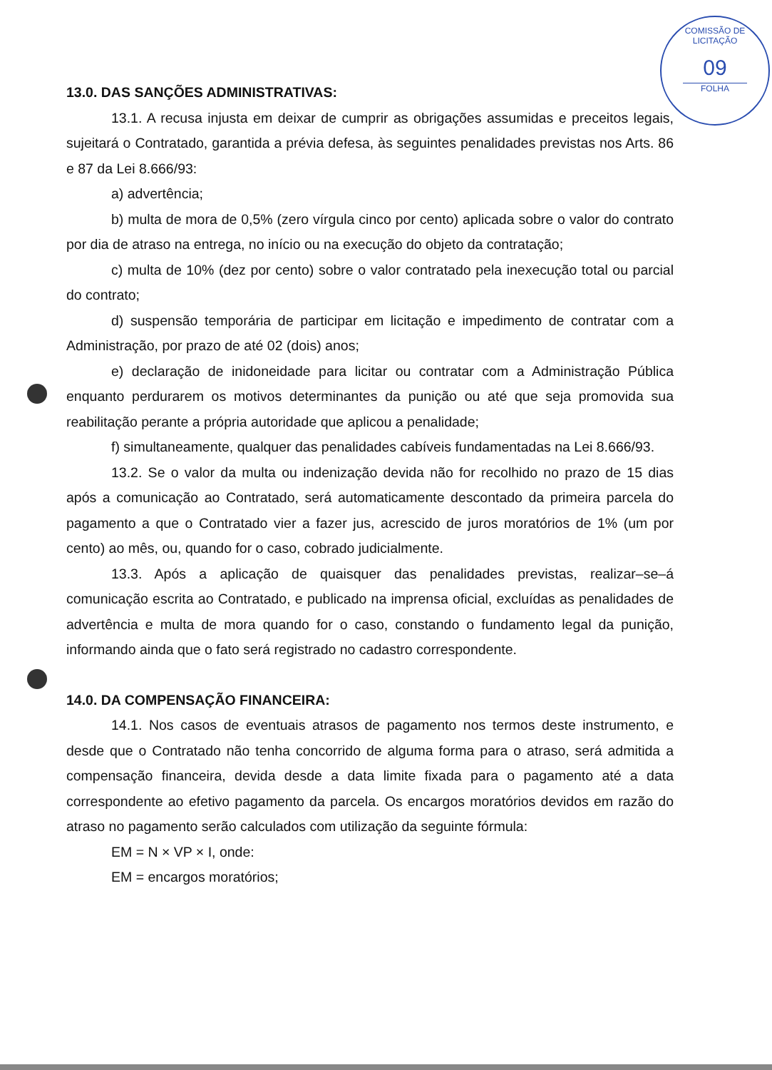COMISSÃO DE LICITAÇÃO
09
FOLHA
13.0. DAS SANÇÕES ADMINISTRATIVAS:
13.1. A recusa injusta em deixar de cumprir as obrigações assumidas e preceitos legais, sujeitará o Contratado, garantida a prévia defesa, às seguintes penalidades previstas nos Arts. 86 e 87 da Lei 8.666/93:
a) advertência;
b) multa de mora de 0,5% (zero vírgula cinco por cento) aplicada sobre o valor do contrato por dia de atraso na entrega, no início ou na execução do objeto da contratação;
c) multa de 10% (dez por cento) sobre o valor contratado pela inexecução total ou parcial do contrato;
d) suspensão temporária de participar em licitação e impedimento de contratar com a Administração, por prazo de até 02 (dois) anos;
e) declaração de inidoneidade para licitar ou contratar com a Administração Pública enquanto perdurarem os motivos determinantes da punição ou até que seja promovida sua reabilitação perante a própria autoridade que aplicou a penalidade;
f) simultaneamente, qualquer das penalidades cabíveis fundamentadas na Lei 8.666/93.
13.2. Se o valor da multa ou indenização devida não for recolhido no prazo de 15 dias após a comunicação ao Contratado, será automaticamente descontado da primeira parcela do pagamento a que o Contratado vier a fazer jus, acrescido de juros moratórios de 1% (um por cento) ao mês, ou, quando for o caso, cobrado judicialmente.
13.3. Após a aplicação de quaisquer das penalidades previstas, realizar–se–á comunicação escrita ao Contratado, e publicado na imprensa oficial, excluídas as penalidades de advertência e multa de mora quando for o caso, constando o fundamento legal da punição, informando ainda que o fato será registrado no cadastro correspondente.
14.0. DA COMPENSAÇÃO FINANCEIRA:
14.1. Nos casos de eventuais atrasos de pagamento nos termos deste instrumento, e desde que o Contratado não tenha concorrido de alguma forma para o atraso, será admitida a compensação financeira, devida desde a data limite fixada para o pagamento até a data correspondente ao efetivo pagamento da parcela. Os encargos moratórios devidos em razão do atraso no pagamento serão calculados com utilização da seguinte fórmula:
EM = N × VP × I, onde:
EM = encargos moratórios;